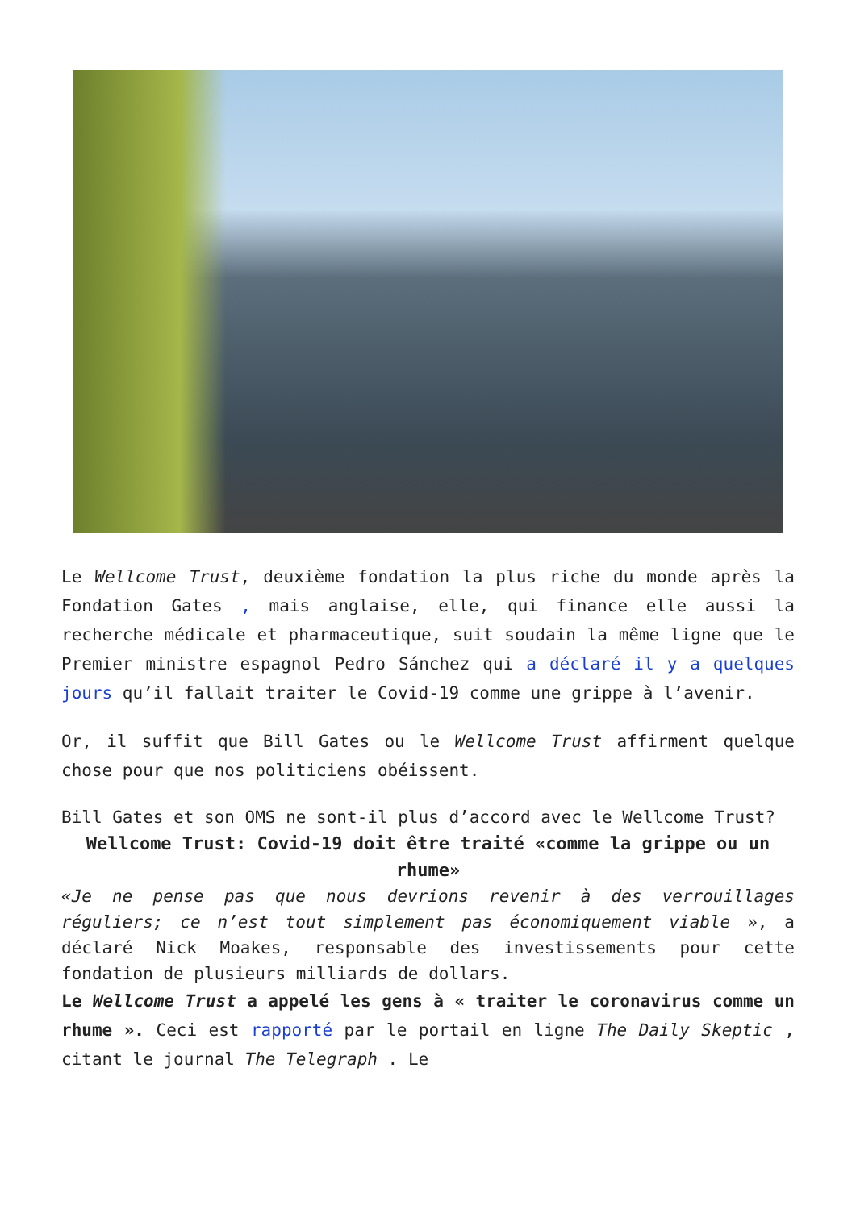Le Wellcome Trust, deuxième fondation la plus riche du monde après la Fondation Gates , mais anglaise, elle, qui finance elle aussi la recherche médicale et pharmaceutique, suit soudain la même ligne que le Premier ministre espagnol Pedro Sánchez qui a déclaré il y a quelques jours qu’il fallait traiter le Covid-19 comme une grippe à l’avenir.
Or, il suffit que Bill Gates ou le Wellcome Trust affirment quelque chose pour que nos politiciens obéissent.
Bill Gates et son OMS ne sont-il plus d’accord avec le Wellcome Trust?
Wellcome Trust: Covid-19 doit être traité «comme la grippe ou un rhume»
«Je ne pense pas que nous devrions revenir à des verrouillages réguliers; ce n’est tout simplement pas économiquement viable », a déclaré Nick Moakes, responsable des investissements pour cette fondation de plusieurs milliards de dollars.
Le Wellcome Trust a appelé les gens à « traiter le coronavirus comme un rhume ». Ceci est rapporté par le portail en ligne The Daily Skeptic , citant le journal The Telegraph . Le